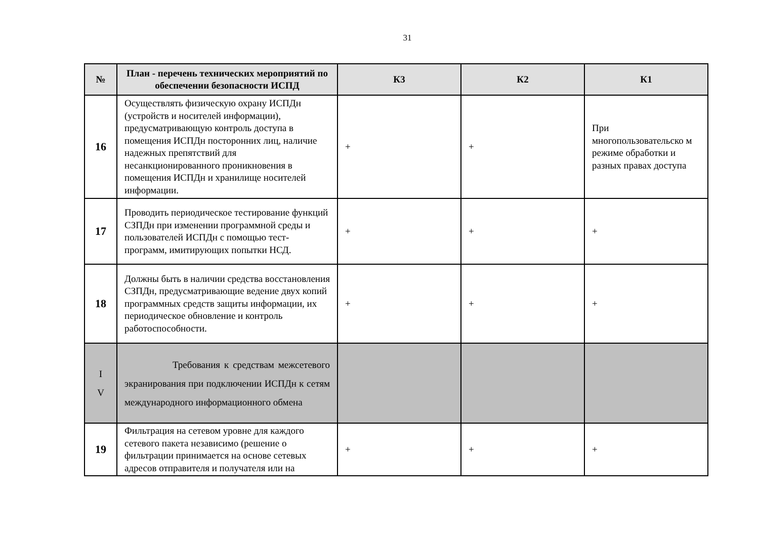31
| № | План - перечень технических мероприятий по обеспечении безопасности ИСПД | К3 | К2 | К1 |
| --- | --- | --- | --- | --- |
| 16 | Осуществлять физическую охрану ИСПДн (устройств и носителей информации), предусматривающую контроль доступа в помещения ИСПДн посторонних лиц, наличие надежных препятствий для несанкционированного проникновения в помещения ИСПДн и хранилище носителей информации. | + | + | При многопользовательско м режиме обработки и разных правах доступа |
| 17 | Проводить периодическое тестирование функций СЗПДн при изменении программной среды и пользователей ИСПДн с помощью тест-программ, имитирующих попытки НСД. | + | + | + |
| 18 | Должны быть в наличии средства восстановления СЗПДн, предусматривающие ведение двух копий программных средств защиты информации, их периодическое обновление и контроль работоспособности. | + | + | + |
| I V | Требования к средствам межсетевого экранирования при подключении ИСПДн к сетям международного информационного обмена | | | |
| 19 | Фильтрация на сетевом уровне для каждого сетевого пакета независимо (решение о фильтрации принимается на основе сетевых адресов отправителя и получателя или на | + | + | + |